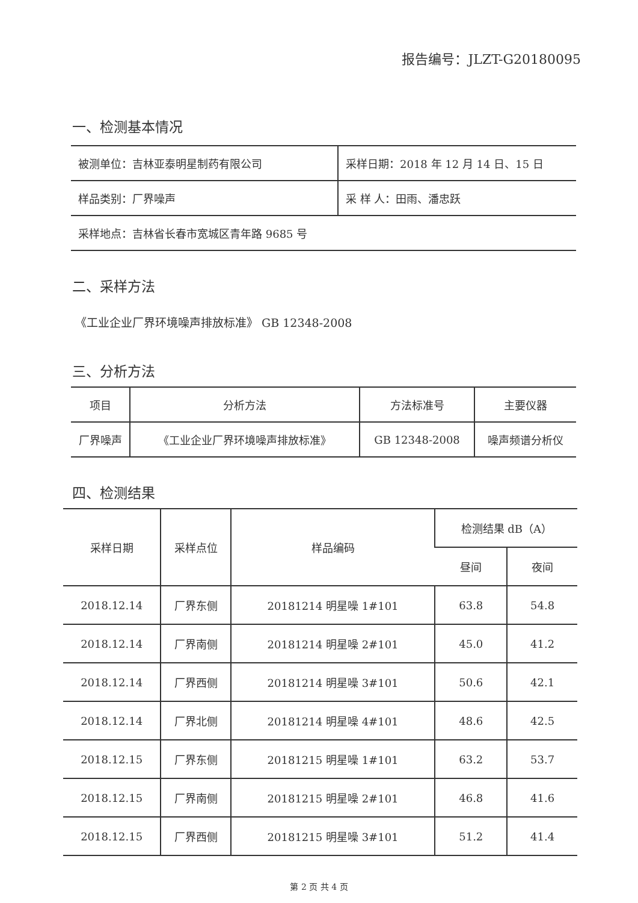报告编号：JLZT-G20180095
一、检测基本情况
| 被测单位：吉林亚泰明星制药有限公司 | 采样日期：2018 年 12 月 14 日、15 日 |
| 样品类别：厂界噪声 | 采 样 人：田雨、潘忠跃 |
| 采样地点：吉林省长春市宽城区青年路 9685 号 | |
二、采样方法
《工业企业厂界环境噪声排放标准》 GB 12348-2008
三、分析方法
| 项目 | 分析方法 | 方法标准号 | 主要仪器 |
| --- | --- | --- | --- |
| 厂界噪声 | 《工业企业厂界环境噪声排放标准》 | GB 12348-2008 | 噪声频谱分析仪 |
四、检测结果
| 采样日期 | 采样点位 | 样品编码 | 检测结果 dB（A） | |
| --- | --- | --- | --- | --- |
| | | | 昼间 | 夜间 |
| 2018.12.14 | 厂界东侧 | 20181214 明星噪 1#101 | 63.8 | 54.8 |
| 2018.12.14 | 厂界南侧 | 20181214 明星噪 2#101 | 45.0 | 41.2 |
| 2018.12.14 | 厂界西侧 | 20181214 明星噪 3#101 | 50.6 | 42.1 |
| 2018.12.14 | 厂界北侧 | 20181214 明星噪 4#101 | 48.6 | 42.5 |
| 2018.12.15 | 厂界东侧 | 20181215 明星噪 1#101 | 63.2 | 53.7 |
| 2018.12.15 | 厂界南侧 | 20181215 明星噪 2#101 | 46.8 | 41.6 |
| 2018.12.15 | 厂界西侧 | 20181215 明星噪 3#101 | 51.2 | 41.4 |
第 2 页 共 4 页